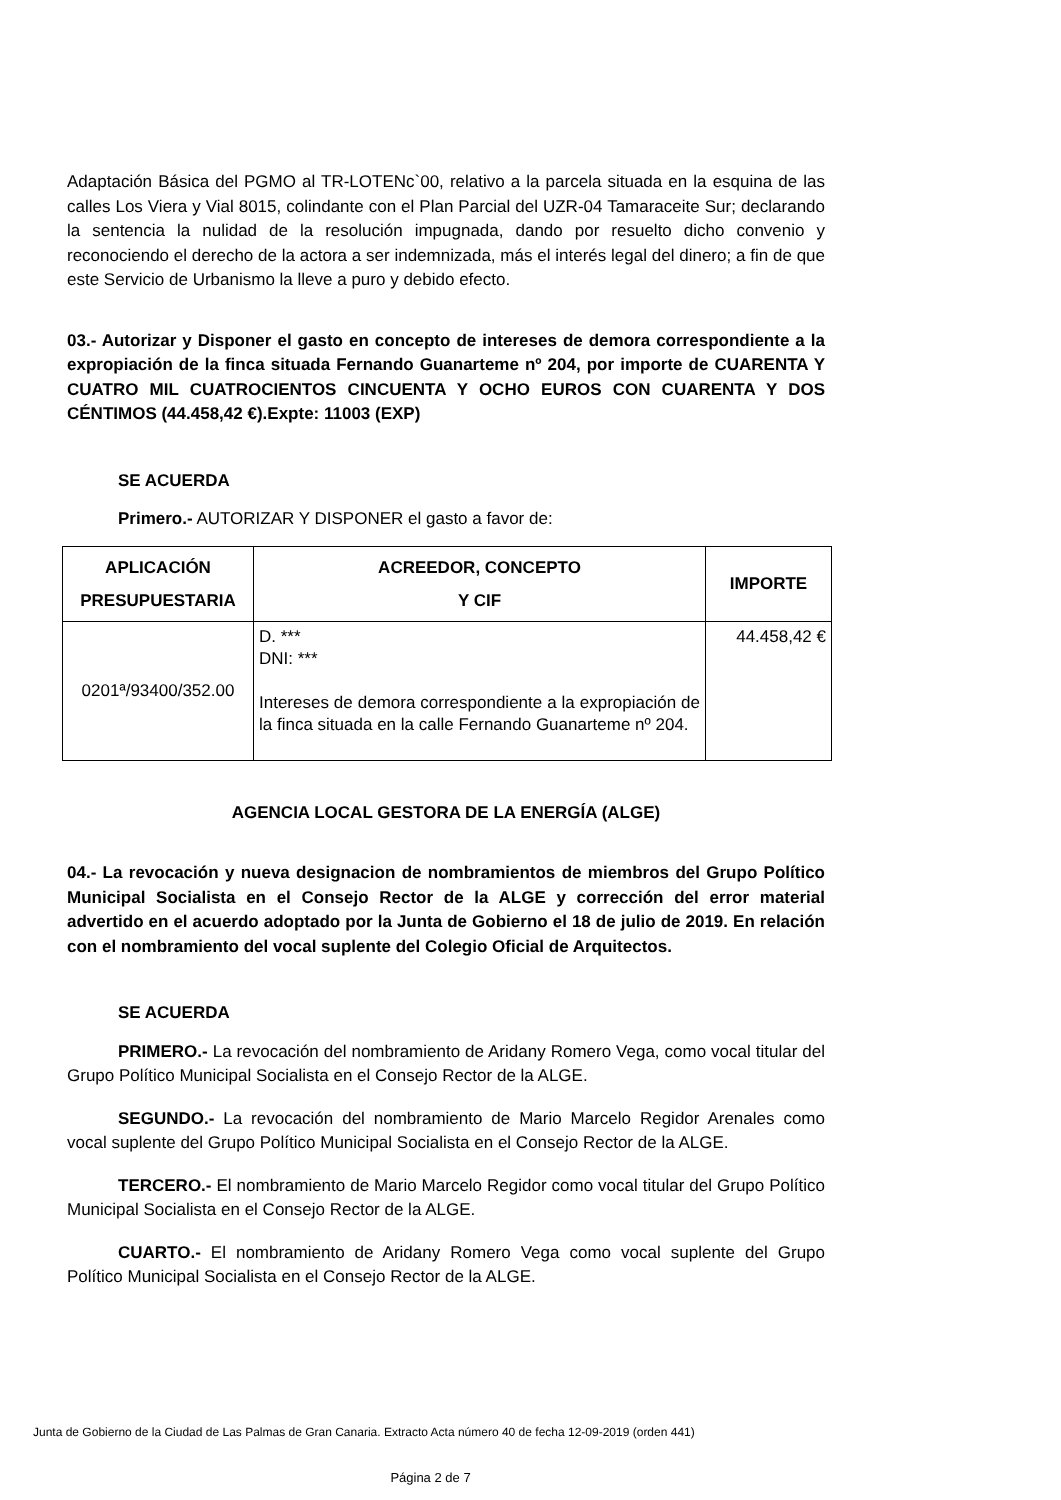Adaptación Básica del PGMO al TR-LOTENc`00, relativo a la parcela situada en la esquina de las calles Los Viera y Vial 8015, colindante con el Plan Parcial del UZR-04 Tamaraceite Sur; declarando la sentencia la nulidad de la resolución impugnada, dando por resuelto dicho convenio y reconociendo el derecho de la actora a ser indemnizada, más el interés legal del dinero; a fin de que este Servicio de Urbanismo la lleve a puro y debido efecto.
03.- Autorizar y Disponer el gasto en concepto de intereses de demora correspondiente a la expropiación de la finca situada Fernando Guanarteme nº 204, por importe de CUARENTA Y CUATRO MIL CUATROCIENTOS CINCUENTA Y OCHO EUROS CON CUARENTA Y DOS CÉNTIMOS (44.458,42 €).Expte: 11003 (EXP)
SE ACUERDA
Primero.- AUTORIZAR Y DISPONER el gasto a favor de:
| APLICACIÓN PRESUPUESTARIA | ACREEDOR, CONCEPTO Y CIF | IMPORTE |
| --- | --- | --- |
| 0201ª/93400/352.00 | D. *** DNI: *** Intereses de demora correspondiente a la expropiación de la finca situada en la calle Fernando Guanarteme nº 204. | 44.458,42 € |
AGENCIA LOCAL GESTORA DE LA ENERGÍA (ALGE)
04.- La revocación y nueva designacion de nombramientos de miembros del Grupo Político Municipal Socialista en el Consejo Rector de la ALGE y corrección del error material advertido en el acuerdo adoptado por la Junta de Gobierno el 18 de julio de 2019. En relación con el nombramiento del vocal suplente del Colegio Oficial de Arquitectos.
SE ACUERDA
PRIMERO.- La revocación del nombramiento de Aridany Romero Vega, como vocal titular del Grupo Político Municipal Socialista en el Consejo Rector de la ALGE.
SEGUNDO.- La revocación del nombramiento de Mario Marcelo Regidor Arenales como vocal suplente del Grupo Político Municipal Socialista en el Consejo Rector de la ALGE.
TERCERO.- El nombramiento de Mario Marcelo Regidor como vocal titular del Grupo Político Municipal Socialista en el Consejo Rector de la ALGE.
CUARTO.- El nombramiento de Aridany Romero Vega como vocal suplente del Grupo Político Municipal Socialista en el Consejo Rector de la ALGE.
Junta de Gobierno de la Ciudad de Las Palmas de Gran Canaria. Extracto Acta número 40 de fecha 12-09-2019 (orden 441)
Página 2 de 7